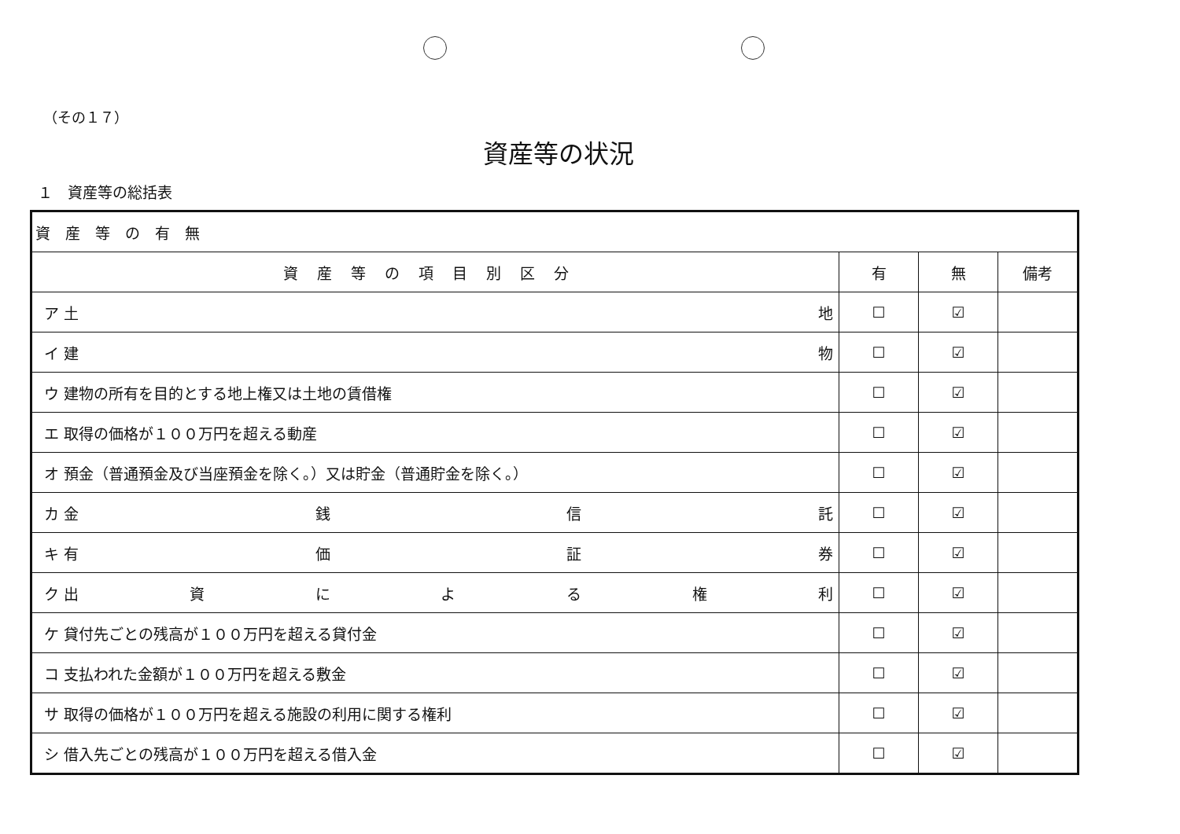（その１７）
資産等の状況
１　資産等の総括表
| 資 産 等 の 有 無 | | | |
| 資産等の項目別区分 | 有 | 無 | 備考 |
| ア 土 地 | ☐ | ☑ | |
| イ 建 物 | ☐ | ☑ | |
| ウ 建物の所有を目的とする地上権又は土地の賃借権 | ☐ | ☑ | |
| エ 取得の価格が１００万円を超える動産 | ☐ | ☑ | |
| オ 預金（普通預金及び当座預金を除く。）又は貯金（普通貯金を除く。） | ☐ | ☑ | |
| カ 金 銭 信 託 | ☐ | ☑ | |
| キ 有 価 証 券 | ☐ | ☑ | |
| ク 出 資 に よ る 権 利 | ☐ | ☑ | |
| ケ 貸付先ごとの残高が１００万円を超える貸付金 | ☐ | ☑ | |
| コ 支払われた金額が１００万円を超える敷金 | ☐ | ☑ | |
| サ 取得の価格が１００万円を超える施設の利用に関する権利 | ☐ | ☑ | |
| シ 借入先ごとの残高が１００万円を超える借入金 | ☐ | ☑ | |